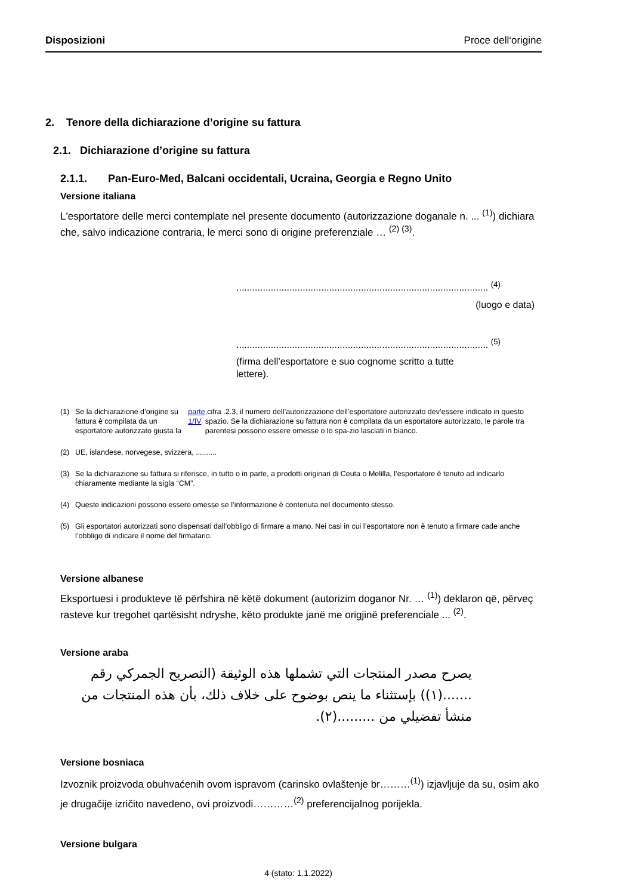Disposizioni Proce dell‘origine
2. Tenore della dichiarazione d’origine su fattura
2.1. Dichiarazione d’origine su fattura
2.1.1. Pan-Euro-Med, Balcani occidentali, Ucraina, Georgia e Regno Unito
Versione italiana
L'esportatore delle merci contemplate nel presente documento (autorizzazione doganale n. ... <sup>(1)</sup>) dichiara che, salvo indicazione contraria, le merci sono di origine preferenziale … <sup>(2) (3)</sup>.
............................................................................................... <sup>(4)</sup>
(luogo e data)
............................................................................................... <sup>(5)</sup>
(firma dell’esportatore e suo cognome scritto a tutte lettere).
(1) Se la dichiarazione d’origine su fattura è compilata da un esportatore autorizzato giusta la parte 1/IV,cifra .2.3, il numero dell’autorizzazione dell’esportatore autorizzato dev’essere indicato in questo spazio. Se la dichiarazione su fattura non è compilata da un esportatore autorizzato, le parole tra parentesi possono essere omesse o lo spa-zio lasciati in bianco.
(2) UE, islandese, norvegese, svizzera, ..........
(3) Se la dichiarazione su fattura si riferisce, in tutto o in parte, a prodotti originari di Ceuta o Melilla, l’esportatore è tenuto ad indicarlo chiaramente mediante la sigla “CM”.
(4) Queste indicazioni possono essere omesse se l’informazione è contenuta nel documento stesso.
(5) Gli esportatori autorizzati sono dispensati dall’obbligo di firmare a mano. Nei casi in cui l’esportatore non è tenuto a firmare cade anche l’obbligo di indicare il nome del firmatario.
Versione albanese
Eksportuesi i produkteve të përfshira në këtë dokument (autorizim doganor Nr. … <sup>(1)</sup>) deklaron që, përveç rasteve kur tregohet qartësisht ndryshe, këto produkte janë me origjinë preferenciale ... <sup>(2)</sup>.
Versione araba
يصرح مصدر المنتجات التي تشملها هذه الوثيقة (التصريح الجمركي رقم .......(١)) بإستثناء ما ينص بوضوح على خلاف ذلك، بأن هذه المنتجات من منشأ تفضيلي من .........(٢).
Versione bosniaca
Izvoznik proizvoda obuhvaćenih ovom ispravom (carinsko ovlaštenje br………<sup>(1)</sup>) izjavljuje da su, osim ako je drugačije izričito navedeno, ovi proizvodi…………<sup>(2)</sup> preferencijalnog porijekla.
Versione bulgara
4 (stato: 1.1.2022)